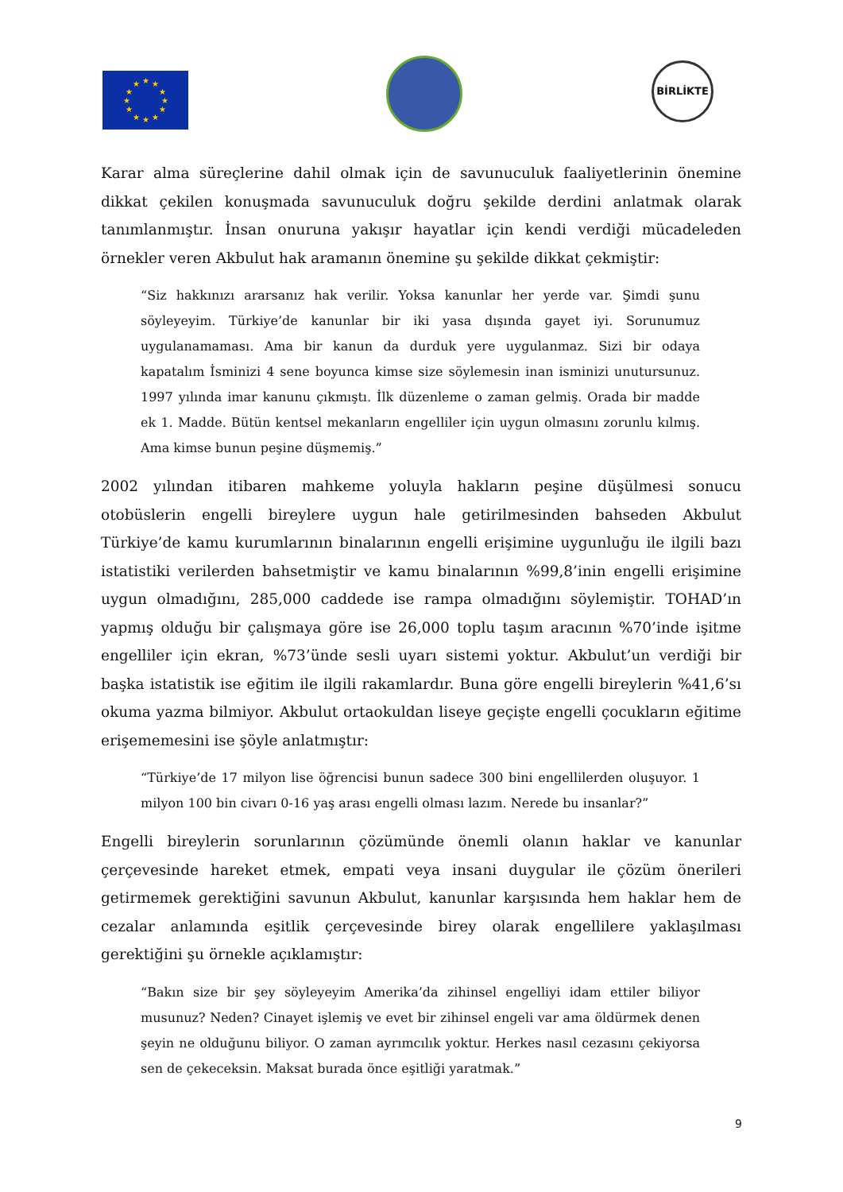★
★
★
★
★
★
★
★
★
★
★
★
BİRLİKTE
Karar alma süreçlerine dahil olmak için de savunuculuk faaliyetlerinin önemine dikkat çekilen konuşmada savunuculuk doğru şekilde derdini anlatmak olarak tanımlanmıştır. İnsan onuruna yakışır hayatlar için kendi verdiği mücadeleden örnekler veren Akbulut hak aramanın önemine şu şekilde dikkat çekmiştir:
“Siz hakkınızı ararsanız hak verilir. Yoksa kanunlar her yerde var. Şimdi şunu söyleyeyim. Türkiye’de kanunlar bir iki yasa dışında gayet iyi. Sorunumuz uygulanamaması. Ama bir kanun da durduk yere uygulanmaz. Sizi bir odaya kapatalım İsminizi 4 sene boyunca kimse size söylemesin inan isminizi unutursunuz. 1997 yılında imar kanunu çıkmıştı. İlk düzenleme o zaman gelmiş. Orada bir madde ek 1. Madde. Bütün kentsel mekanların engelliler için uygun olmasını zorunlu kılmış. Ama kimse bunun peşine düşmemiş.”
2002 yılından itibaren mahkeme yoluyla hakların peşine düşülmesi sonucu otobüslerin engelli bireylere uygun hale getirilmesinden bahseden Akbulut Türkiye’de kamu kurumlarının binalarının engelli erişimine uygunluğu ile ilgili bazı istatistiki verilerden bahsetmiştir ve kamu binalarının %99,8’inin engelli erişimine uygun olmadığını, 285,000 caddede ise rampa olmadığını söylemiştir. TOHAD’ın yapmış olduğu bir çalışmaya göre ise 26,000 toplu taşım aracının %70’inde işitme engelliler için ekran, %73’ünde sesli uyarı sistemi yoktur. Akbulut’un verdiği bir başka istatistik ise eğitim ile ilgili rakamlardır. Buna göre engelli bireylerin %41,6’sı okuma yazma bilmiyor. Akbulut ortaokuldan liseye geçişte engelli çocukların eğitime erişememesini ise şöyle anlatmıştır:
“Türkiye’de 17 milyon lise öğrencisi bunun sadece 300 bini engellilerden oluşuyor. 1 milyon 100 bin civarı 0-16 yaş arası engelli olması lazım. Nerede bu insanlar?”
Engelli bireylerin sorunlarının çözümünde önemli olanın haklar ve kanunlar çerçevesinde hareket etmek, empati veya insani duygular ile çözüm önerileri getirmemek gerektiğini savunun Akbulut, kanunlar karşısında hem haklar hem de cezalar anlamında eşitlik çerçevesinde birey olarak engellilere yaklaşılması gerektiğini şu örnekle açıklamıştır:
“Bakın size bir şey söyleyeyim Amerika’da zihinsel engelliyi idam ettiler biliyor musunuz? Neden? Cinayet işlemiş ve evet bir zihinsel engeli var ama öldürmek denen şeyin ne olduğunu biliyor. O zaman ayrımcılık yoktur. Herkes nasıl cezasını çekiyorsa sen de çekeceksin. Maksat burada önce eşitliği yaratmak.”
9